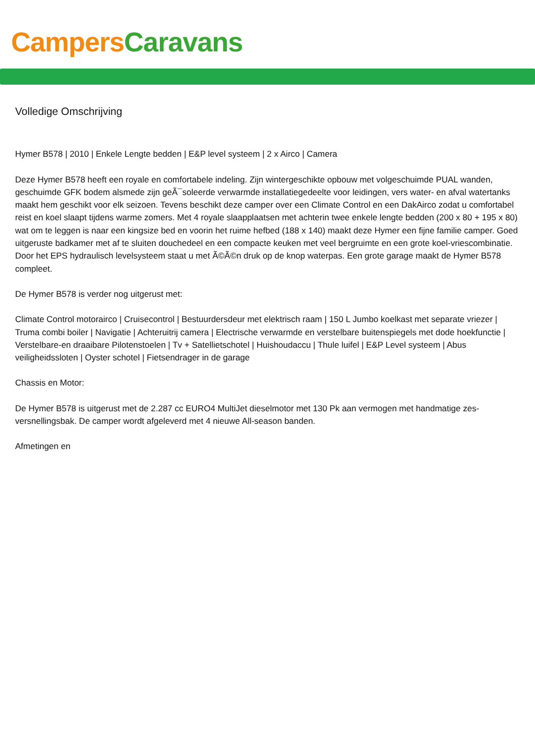Campers Caravans
Volledige Omschrijving
Hymer B578 | 2010 | Enkele Lengte bedden | E&P level systeem | 2 x Airco | Camera
Deze Hymer B578 heeft een royale en comfortabele indeling. Zijn wintergeschikte opbouw met volgeschuimde PUAL wanden, geschuimde GFK bodem alsmede zijn geÃ¯soleerde verwarmde installatiegedeelte voor leidingen, vers water- en afval watertanks maakt hem geschikt voor elk seizoen. Tevens beschikt deze camper over een Climate Control en een DakAirco zodat u comfortabel reist en koel slaapt tijdens warme zomers. Met 4 royale slaapplaatsen met achterin twee enkele lengte bedden (200 x 80 + 195 x 80) wat om te leggen is naar een kingsize bed en voorin het ruime hefbed (188 x 140) maakt deze Hymer een fijne familie camper. Goed uitgeruste badkamer met af te sluiten douchedeel en een compacte keuken met veel bergruimte en een grote koel-vriescombinatie. Door het EPS hydraulisch levelsysteem staat u met Ã©Ã©n druk op de knop waterpas. Een grote garage maakt de Hymer B578 compleet.
De Hymer B578 is verder nog uitgerust met:
Climate Control motorairco | Cruisecontrol | Bestuurdersdeur met elektrisch raam | 150 L Jumbo koelkast met separate vriezer | Truma combi boiler | Navigatie | Achteruitrij camera | Electrische verwarmde en verstelbare buitenspiegels met dode hoekfunctie | Verstelbare-en draaibare Pilotenstoelen | Tv + Satellietschotel | Huishoudaccu | Thule luifel | E&P Level systeem | Abus veiligheidssloten | Oyster schotel | Fietsendrager in de garage
Chassis en Motor:
De Hymer B578 is uitgerust met de 2.287 cc EURO4 MultiJet dieselmotor met 130 Pk aan vermogen met handmatige zes-versnellingsbak. De camper wordt afgeleverd met 4 nieuwe All-season banden.
Afmetingen en